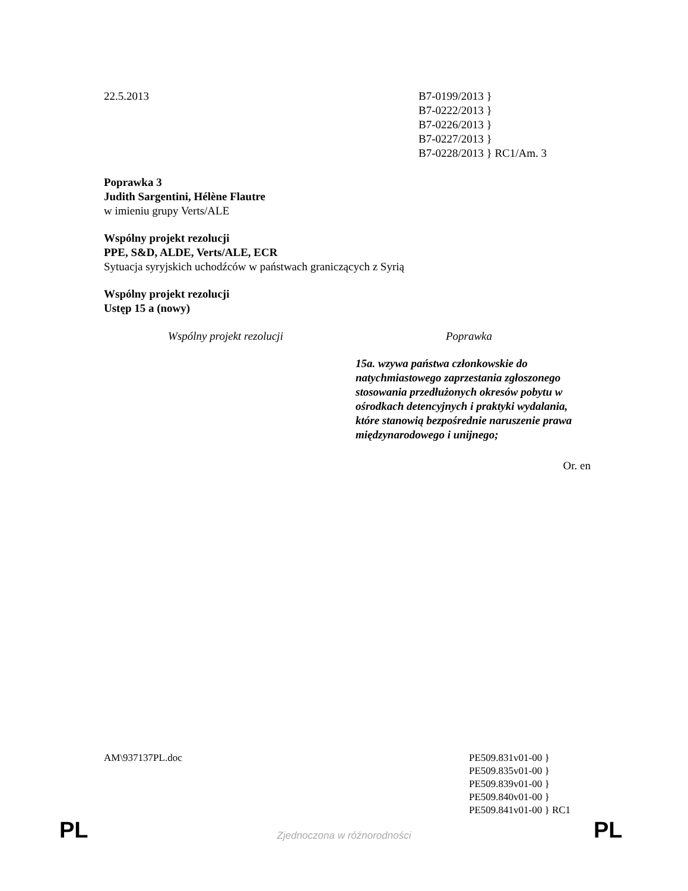22.5.2013 B7-0199/2013 }
B7-0222/2013 }
B7-0226/2013 }
B7-0227/2013 }
B7-0228/2013 } RC1/Am. 3
Poprawka 3
Judith Sargentini, Hélène Flautre
w imieniu grupy Verts/ALE
Wspólny projekt rezolucji
PPE, S&D, ALDE, Verts/ALE, ECR
Sytuacja syryjskich uchodźców w państwach graniczących z Syrią
Wspólny projekt rezolucji
Ustęp 15 a (nowy)
| Wspólny projekt rezolucji | Poprawka |
| --- | --- |
| | 15a. wzywa państwa członkowskie do natychmiastowego zaprzestania zgłoszonego stosowania przedłużonych okresów pobytu w ośrodkach detencyjnych i praktyki wydalania, które stanowią bezpośrednie naruszenie prawa międzynarodowego i unijnego; |
Or. en
AM\937137PL.doc PE509.831v01-00 }
PE509.835v01-00 }
PE509.839v01-00 }
PE509.840v01-00 }
PE509.841v01-00 } RC1
PL
Zjednoczona w różnorodności PL